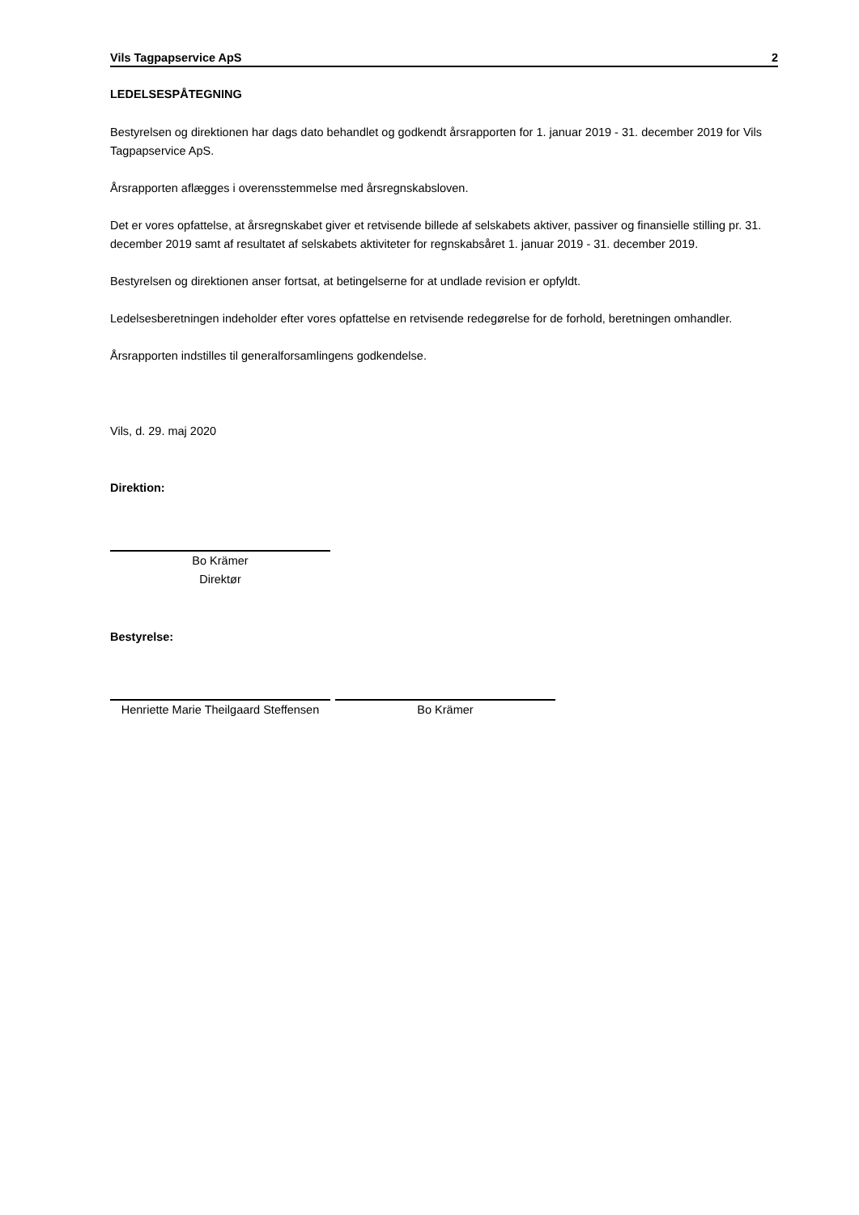Vils Tagpapservice ApS 2
LEDELSESPÅTEGNING
Bestyrelsen og direktionen har dags dato behandlet og godkendt årsrapporten for 1. januar 2019 - 31. december 2019 for Vils Tagpapservice ApS.
Årsrapporten aflægges i overensstemmelse med årsregnskabsloven.
Det er vores opfattelse, at årsregnskabet giver et retvisende billede af selskabets aktiver, passiver og finansielle stilling pr. 31. december 2019 samt af resultatet af selskabets aktiviteter for regnskabsåret 1. januar 2019 - 31. december 2019.
Bestyrelsen og direktionen anser fortsat, at betingelserne for at undlade revision er opfyldt.
Ledelsesberetningen indeholder efter vores opfattelse en retvisende redegørelse for de forhold, beretningen omhandler.
Årsrapporten indstilles til generalforsamlingens godkendelse.
Vils, d. 29. maj 2020
Direktion:
Bo Krämer
Direktør
Bestyrelse:
Henriette Marie Theilgaard Steffensen
Bo Krämer